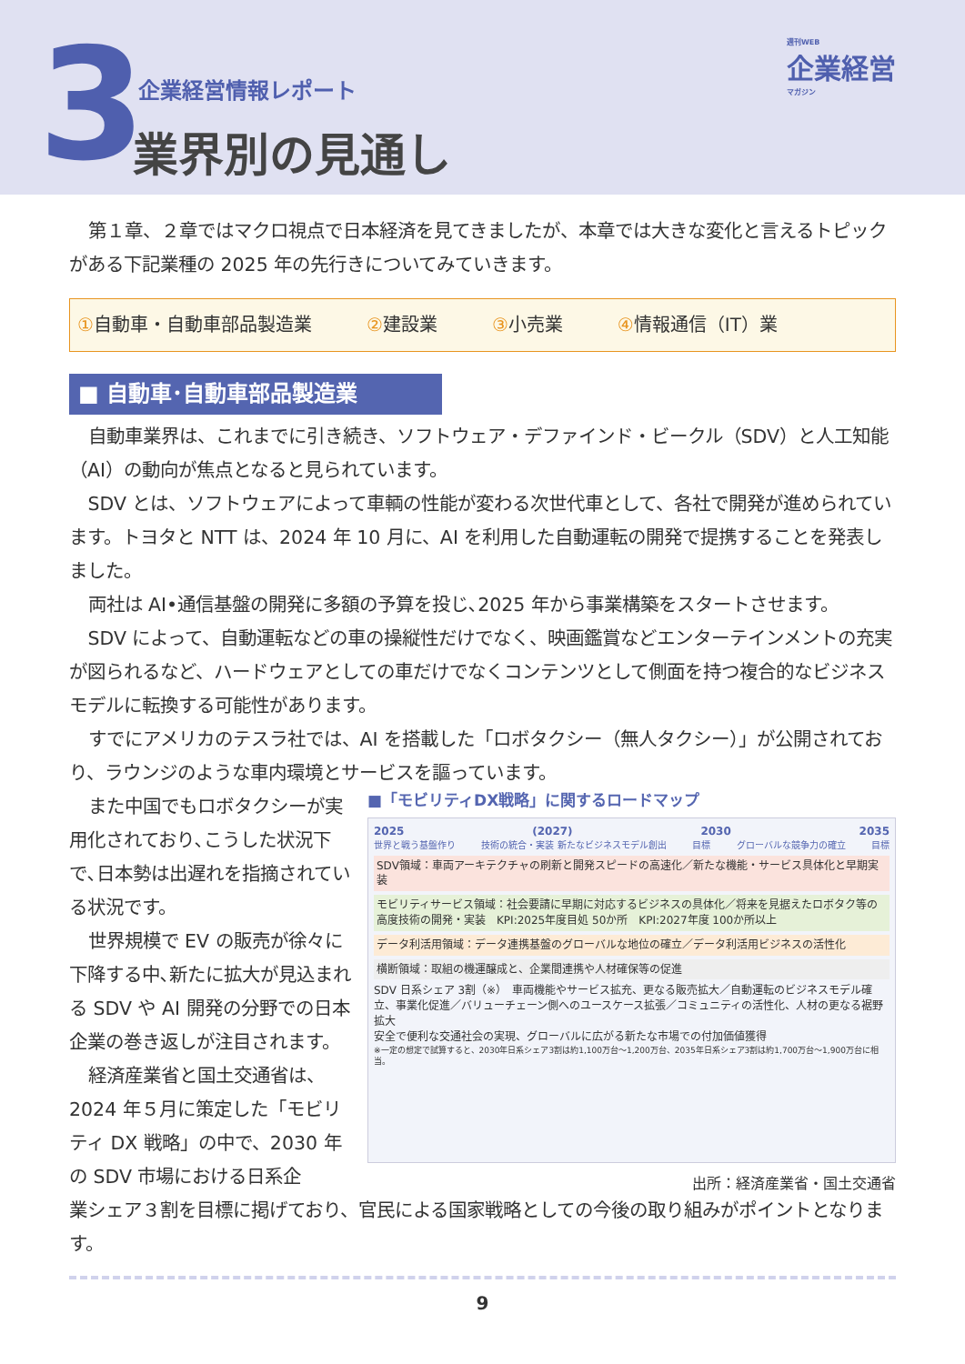3 企業経営情報レポート
業界別の見通し
週刊WEB
企業経営
マガジン
第１章、２章ではマクロ視点で日本経済を見てきましたが、本章では大きな変化と言えるトピックがある下記業種の 2025 年の先行きについてみていきます。
①自動車・自動車部品製造業 ②建設業 ③小売業 ④情報通信（IT）業
■ 自動車･自動車部品製造業
自動車業界は、これまでに引き続き、ソフトウェア・デファインド・ビークル（SDV）と人工知能（AI）の動向が焦点となると見られています。
SDV とは、ソフトウェアによって車輌の性能が変わる次世代車として、各社で開発が進められています。トヨタと NTT は、2024 年 10 月に、AI を利用した自動運転の開発で提携することを発表しました。
両社は AI•通信基盤の開発に多額の予算を投じ､2025 年から事業構築をスタートさせます。
SDV によって、自動運転などの車の操縦性だけでなく、映画鑑賞などエンターテインメントの充実が図られるなど、ハードウェアとしての車だけでなくコンテンツとして側面を持つ複合的なビジネスモデルに転換する可能性があります。
すでにアメリカのテスラ社では、AI を搭載した「ロボタクシー（無人タクシー）」が公開されており、ラウンジのような車内環境とサービスを謳っています。
また中国でもロボタクシーが実用化されており､こうした状況下で､日本勢は出遅れを指摘されている状況です。
世界規模で EV の販売が徐々に下降する中､新たに拡大が見込まれる SDV や AI 開発の分野での日本企業の巻き返しが注目されます。
経済産業省と国土交通省は、2024 年５月に策定した「モビリティ DX 戦略」の中で、2030 年の SDV 市場における日系企
■「モビリティDX戦略」に関するロードマップ
2025 (2027) 2030 2035
世界と戦う基盤作り 技術の統合・実装 新たなビジネスモデル創出 目標 グローバルな競争力の確立 目標
SDV領域：車両アーキテクチャの刷新と開発スピードの高速化／新たな機能・サービス具体化と早期実装
モビリティサービス領域：社会要請に早期に対応するビジネスの具体化／将来を見据えたロボタク等の高度技術の開発・実装　KPI:2025年度目処 50か所　KPI:2027年度 100か所以上
データ利活用領域：データ連携基盤のグローバルな地位の確立／データ利活用ビジネスの活性化
横断領域：取組の機運醸成と、企業間連携や人材確保等の促進
SDV 日系シェア 3割（※）　車両機能やサービス拡充、更なる販売拡大／自動運転のビジネスモデル確立、事業化促進／バリューチェーン側へのユースケース拡張／コミュニティの活性化、人材の更なる裾野拡大
安全で便利な交通社会の実現、グローバルに広がる新たな市場での付加価値獲得
※一定の想定で試算すると、2030年日系シェア3割は約1,100万台～1,200万台、2035年日系シェア3割は約1,700万台～1,900万台に相当。
出所：経済産業省・国土交通省
業シェア３割を目標に掲げており、官民による国家戦略としての今後の取り組みがポイントとなります。
9